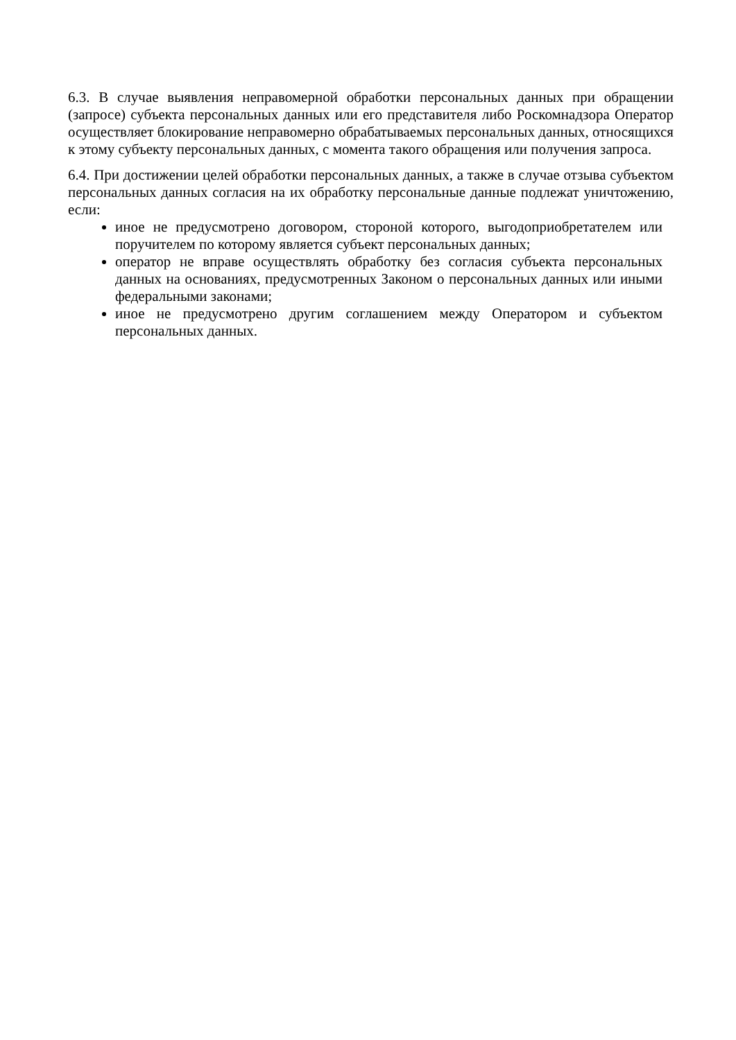6.3. В случае выявления неправомерной обработки персональных данных при обращении (запросе) субъекта персональных данных или его представителя либо Роскомнадзора Оператор осуществляет блокирование неправомерно обрабатываемых персональных данных, относящихся к этому субъекту персональных данных, с момента такого обращения или получения запроса.
6.4. При достижении целей обработки персональных данных, а также в случае отзыва субъектом персональных данных согласия на их обработку персональные данные подлежат уничтожению, если:
иное не предусмотрено договором, стороной которого, выгодоприобретателем или поручителем по которому является субъект персональных данных;
оператор не вправе осуществлять обработку без согласия субъекта персональных данных на основаниях, предусмотренных Законом о персональных данных или иными федеральными законами;
иное не предусмотрено другим соглашением между Оператором и субъектом персональных данных.